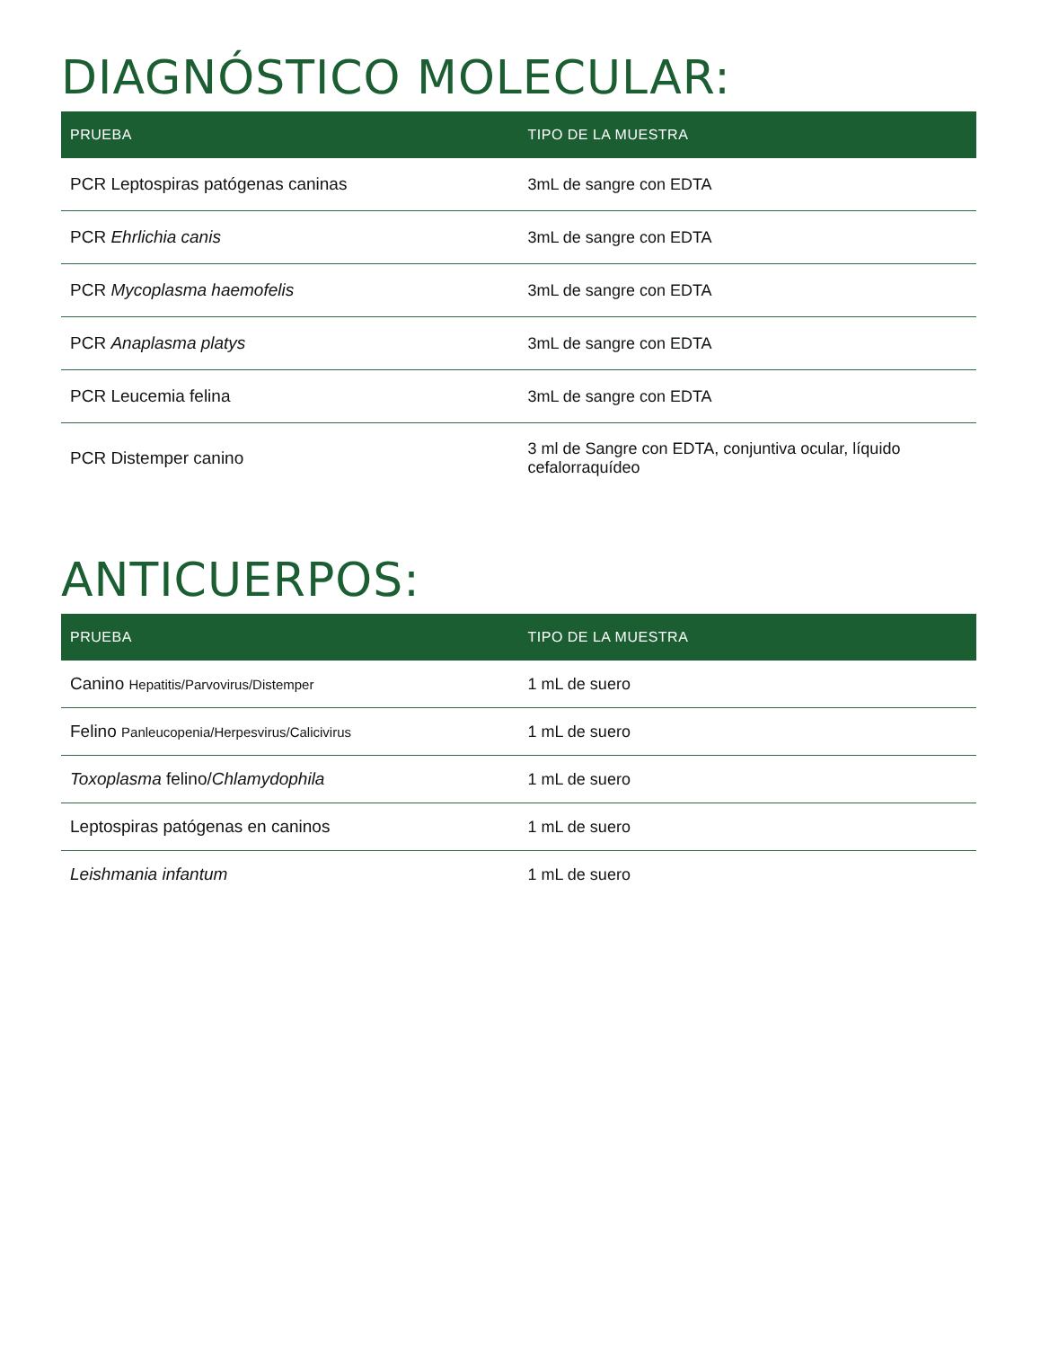DIAGNÓSTICO MOLECULAR:
| PRUEBA | TIPO DE LA MUESTRA |
| --- | --- |
| PCR Leptospiras patógenas caninas | 3mL de sangre con EDTA |
| PCR Ehrlichia canis | 3mL de sangre con EDTA |
| PCR Mycoplasma haemofelis | 3mL de sangre con EDTA |
| PCR Anaplasma platys | 3mL de sangre con EDTA |
| PCR Leucemia felina | 3mL de sangre con EDTA |
| PCR Distemper canino | 3 ml de Sangre con EDTA, conjuntiva ocular, líquido cefalorraquídeo |
ANTICUERPOS:
| PRUEBA | TIPO DE LA MUESTRA |
| --- | --- |
| Canino Hepatitis/Parvovirus/Distemper | 1 mL de suero |
| Felino Panleucopenia/Herpesvirus/Calicivirus | 1 mL de suero |
| Toxoplasma felino/ Chlamydophila | 1 mL de suero |
| Leptospiras patógenas en caninos | 1 mL de suero |
| Leishmania infantum | 1 mL de suero |